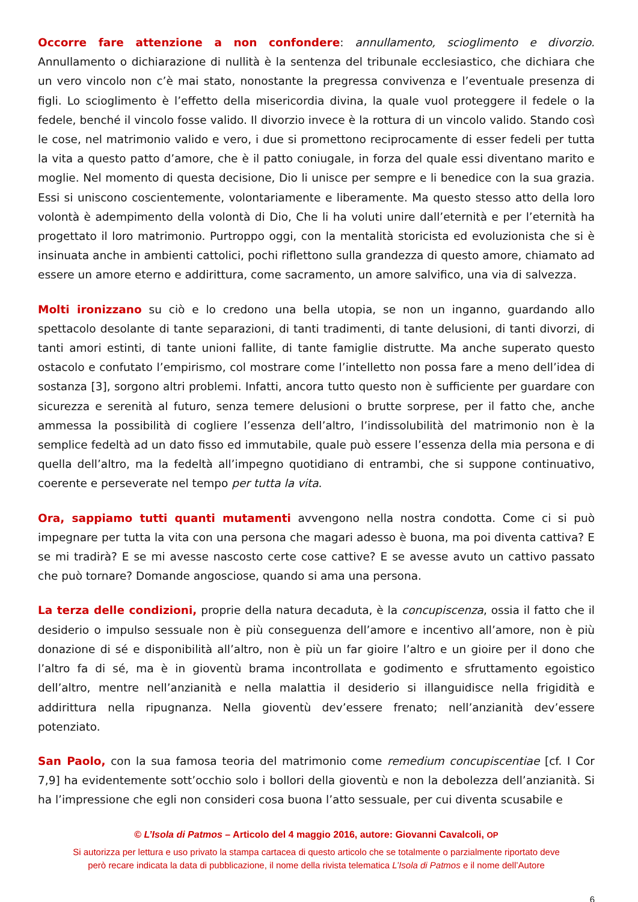Occorre fare attenzione a non confondere: annullamento, scioglimento e divorzio. Annullamento o dichiarazione di nullità è la sentenza del tribunale ecclesiastico, che dichiara che un vero vincolo non c’è mai stato, nonostante la pregressa convivenza e l’eventuale presenza di figli. Lo scioglimento è l’effetto della misericordia divina, la quale vuol proteggere il fedele o la fedele, benché il vincolo fosse valido. Il divorzio invece è la rottura di un vincolo valido. Stando così le cose, nel matrimonio valido e vero, i due si promettono reciprocamente di esser fedeli per tutta la vita a questo patto d’amore, che è il patto coniugale, in forza del quale essi diventano marito e moglie. Nel momento di questa decisione, Dio li unisce per sempre e li benedice con la sua grazia. Essi si uniscono coscientemente, volontariamente e liberamente. Ma questo stesso atto della loro volontà è adempimento della volontà di Dio, Che li ha voluti unire dall’eternità e per l’eternità ha progettato il loro matrimonio. Purtroppo oggi, con la mentalità storicista ed evoluzionista che si è insinuata anche in ambienti cattolici, pochi riflettono sulla grandezza di questo amore, chiamato ad essere un amore eterno e addirittura, come sacramento, un amore salvifico, una via di salvezza.
Molti ironizzano su ciò e lo credono una bella utopia, se non un inganno, guardando allo spettacolo desolante di tante separazioni, di tanti tradimenti, di tante delusioni, di tanti divorzi, di tanti amori estinti, di tante unioni fallite, di tante famiglie distrutte. Ma anche superato questo ostacolo e confutato l’empirismo, col mostrare come l’intelletto non possa fare a meno dell’idea di sostanza [3], sorgono altri problemi. Infatti, ancora tutto questo non è sufficiente per guardare con sicurezza e serenità al futuro, senza temere delusioni o brutte sorprese, per il fatto che, anche ammessa la possibilità di cogliere l’essenza dell’altro, l’indissolubilità del matrimonio non è la semplice fedeltà ad un dato fisso ed immutabile, quale può essere l’essenza della mia persona e di quella dell’altro, ma la fedeltà all’impegno quotidiano di entrambi, che si suppone continuativo, coerente e perseverate nel tempo per tutta la vita.
Ora, sappiamo tutti quanti mutamenti avvengono nella nostra condotta. Come ci si può impegnare per tutta la vita con una persona che magari adesso è buona, ma poi diventa cattiva? E se mi tradirà? E se mi avesse nascosto certe cose cattive? E se avesse avuto un cattivo passato che può tornare? Domande angosciose, quando si ama una persona.
La terza delle condizioni, proprie della natura decaduta, è la concupiscenza, ossia il fatto che il desiderio o impulso sessuale non è più conseguenza dell’amore e incentivo all’amore, non è più donazione di sé e disponibilità all’altro, non è più un far gioire l’altro e un gioire per il dono che l’altro fa di sé, ma è in gioventù brama incontrollata e godimento e sfruttamento egoistico dell’altro, mentre nell’anzianità e nella malattia il desiderio si illanguidisce nella frigidità e addirittura nella ripugnanza. Nella gioventù dev’essere frenato; nell’anzianità dev’essere potenziato.
San Paolo, con la sua famosa teoria del matrimonio come remedium concupiscentiae [cf. I Cor 7,9] ha evidentemente sott’occhio solo i bollori della gioventù e non la debolezza dell’anzianità. Si ha l’impressione che egli non consideri cosa buona l’atto sessuale, per cui diventa scusabile e
© L’Isola di Patmos – Articolo del 4 maggio 2016, autore: Giovanni Cavalcoli, OP
Si autorizza per lettura e uso privato la stampa cartacea di questo articolo che se totalmente o parzialmente riportato deve
però recare indicata la data di pubblicazione, il nome della rivista telematica L’Isola di Patmos e il nome dell’Autore
6